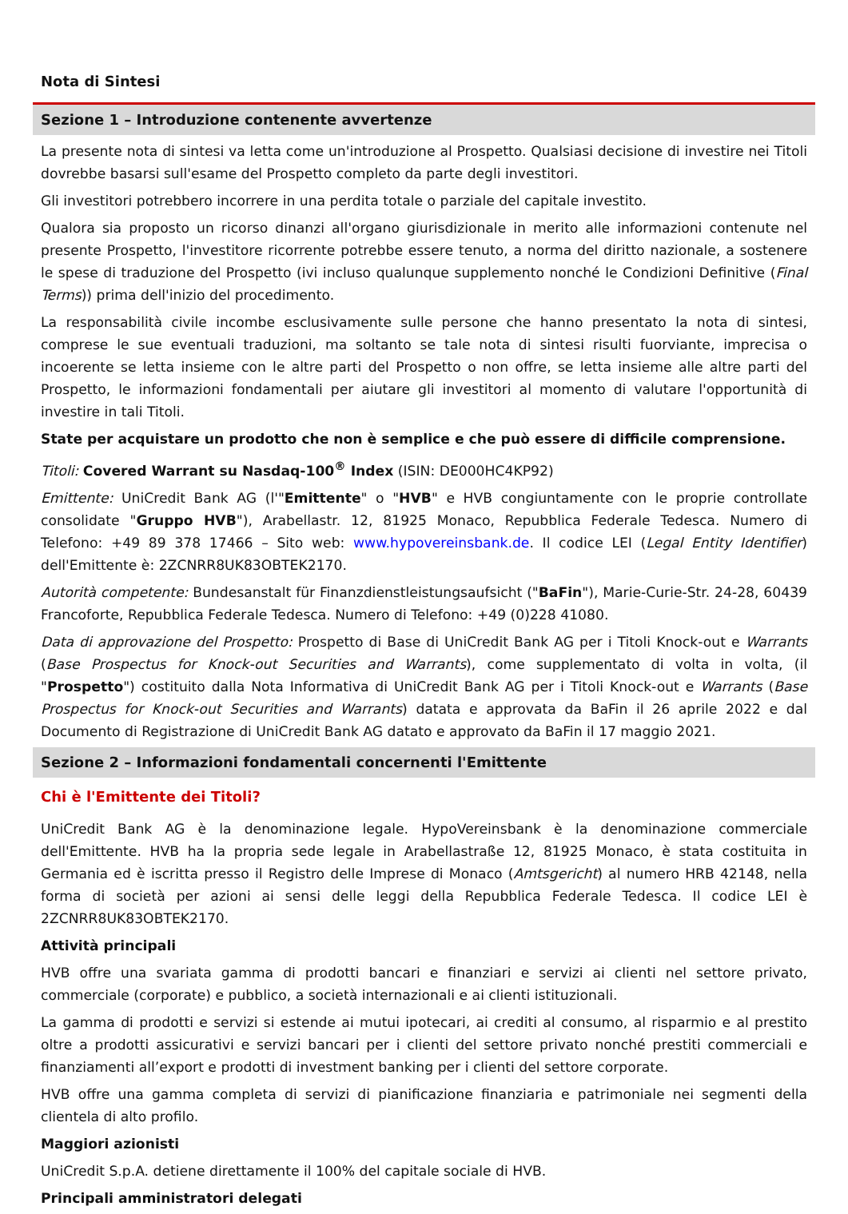Nota di Sintesi
Sezione 1 – Introduzione contenente avvertenze
La presente nota di sintesi va letta come un'introduzione al Prospetto. Qualsiasi decisione di investire nei Titoli dovrebbe basarsi sull'esame del Prospetto completo da parte degli investitori.
Gli investitori potrebbero incorrere in una perdita totale o parziale del capitale investito.
Qualora sia proposto un ricorso dinanzi all'organo giurisdizionale in merito alle informazioni contenute nel presente Prospetto, l'investitore ricorrente potrebbe essere tenuto, a norma del diritto nazionale, a sostenere le spese di traduzione del Prospetto (ivi incluso qualunque supplemento nonché le Condizioni Definitive (Final Terms)) prima dell'inizio del procedimento.
La responsabilità civile incombe esclusivamente sulle persone che hanno presentato la nota di sintesi, comprese le sue eventuali traduzioni, ma soltanto se tale nota di sintesi risulti fuorviante, imprecisa o incoerente se letta insieme con le altre parti del Prospetto o non offre, se letta insieme alle altre parti del Prospetto, le informazioni fondamentali per aiutare gli investitori al momento di valutare l'opportunità di investire in tali Titoli.
State per acquistare un prodotto che non è semplice e che può essere di difficile comprensione.
Titoli: Covered Warrant su Nasdaq-100<sup>®</sup> Index (ISIN: DE000HC4KP92)
Emittente: UniCredit Bank AG (l'"Emittente" o "HVB" e HVB congiuntamente con le proprie controllate consolidate "Gruppo HVB"), Arabellastr. 12, 81925 Monaco, Repubblica Federale Tedesca. Numero di Telefono: +49 89 378 17466 – Sito web: www.hypovereinsbank.de. Il codice LEI (Legal Entity Identifier) dell'Emittente è: 2ZCNRR8UK83OBTEK2170.
Autorità competente: Bundesanstalt für Finanzdienstleistungsaufsicht ("BaFin"), Marie-Curie-Str. 24-28, 60439 Francoforte, Repubblica Federale Tedesca. Numero di Telefono: +49 (0)228 41080.
Data di approvazione del Prospetto: Prospetto di Base di UniCredit Bank AG per i Titoli Knock-out e Warrants (Base Prospectus for Knock-out Securities and Warrants), come supplementato di volta in volta, (il "Prospetto") costituito dalla Nota Informativa di UniCredit Bank AG per i Titoli Knock-out e Warrants (Base Prospectus for Knock-out Securities and Warrants) datata e approvata da BaFin il 26 aprile 2022 e dal Documento di Registrazione di UniCredit Bank AG datato e approvato da BaFin il 17 maggio 2021.
Sezione 2 – Informazioni fondamentali concernenti l'Emittente
Chi è l'Emittente dei Titoli?
UniCredit Bank AG è la denominazione legale. HypoVereinsbank è la denominazione commerciale dell'Emittente. HVB ha la propria sede legale in Arabellastraße 12, 81925 Monaco, è stata costituita in Germania ed è iscritta presso il Registro delle Imprese di Monaco (Amtsgericht) al numero HRB 42148, nella forma di società per azioni ai sensi delle leggi della Repubblica Federale Tedesca. Il codice LEI è 2ZCNRR8UK83OBTEK2170.
Attività principali
HVB offre una svariata gamma di prodotti bancari e finanziari e servizi ai clienti nel settore privato, commerciale (corporate) e pubblico, a società internazionali e ai clienti istituzionali.
La gamma di prodotti e servizi si estende ai mutui ipotecari, ai crediti al consumo, al risparmio e al prestito oltre a prodotti assicurativi e servizi bancari per i clienti del settore privato nonché prestiti commerciali e finanziamenti all’export e prodotti di investment banking per i clienti del settore corporate.
HVB offre una gamma completa di servizi di pianificazione finanziaria e patrimoniale nei segmenti della clientela di alto profilo.
Maggiori azionisti
UniCredit S.p.A. detiene direttamente il 100% del capitale sociale di HVB.
Principali amministratori delegati